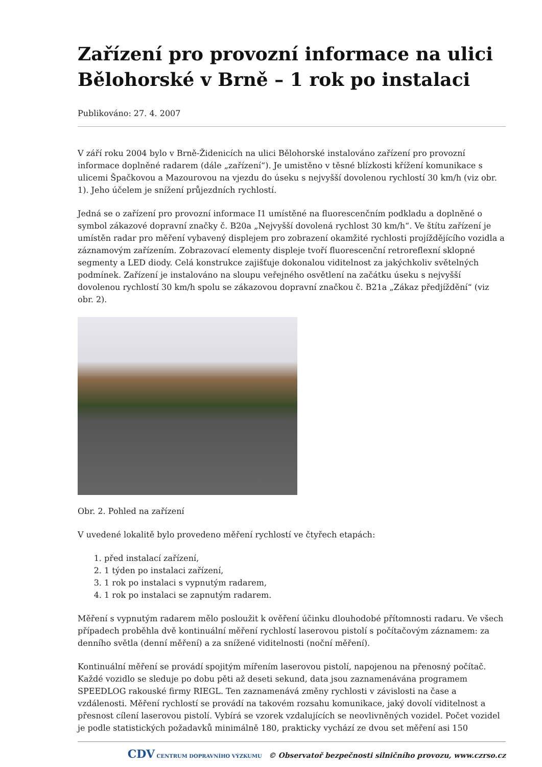Zařízení pro provozní informace na ulici Bělohorské v Brně – 1 rok po instalaci
Publikováno: 27. 4. 2007
V září roku 2004 bylo v Brně-Židenicích na ulici Bělohorské instalováno zařízení pro provozní informace doplněné radarem (dále „zařízení“). Je umistěno v těsné blízkosti křížení komunikace s ulicemi Špačkovou a Mazourovou na vjezdu do úseku s nejvyšší dovolenou rychlostí 30 km/h (viz obr. 1). Jeho účelem je snížení průjezdních rychlostí.
Jedná se o zařízení pro provozní informace I1 umístěné na fluorescenčním podkladu a doplněné o symbol zákazové dopravní značky č. B20a „Nejvyšší dovolená rychlost 30 km/h“. Ve štítu zařízení je umístěn radar pro měření vybavený displejem pro zobrazení okamžité rychlosti projíždějícího vozidla a záznamovým zařízením. Zobrazovací elementy displeje tvoří fluorescenční retroreflexní sklopné segmenty a LED diody. Celá konstrukce zajišťuje dokonalou viditelnost za jakýchkoliv světelných podmínek. Zařízení je instalováno na sloupu veřejného osvětlení na začátku úseku s nejvyšší dovolenou rychlostí 30 km/h spolu se zákazovou dopravní značkou č. B21a „Zákaz předjíždění“ (viz obr. 2).
Obr. 2. Pohled na zařízení
V uvedené lokalitě bylo provedeno měření rychlostí ve čtyřech etapách:
1. před instalací zařízení,
2. 1 týden po instalaci zařízení,
3. 1 rok po instalaci s vypnutým radarem,
4. 1 rok po instalaci se zapnutým radarem.
Měření s vypnutým radarem mělo posloužit k ověření účinku dlouhodobé přítomnosti radaru. Ve všech případech proběhla dvě kontinuální měření rychlostí laserovou pistolí s počítačovým záznamem: za denního světla (denní měření) a za snížené viditelnosti (noční měření).
Kontinuální měření se provádí spojitým mířením laserovou pistolí, napojenou na přenosný počítač. Každé vozidlo se sleduje po dobu pěti až deseti sekund, data jsou zaznamenávána programem SPEEDLOG rakouské firmy RIEGL. Ten zaznamenává změny rychlosti v závislosti na čase a vzdálenosti. Měření rychlostí se provádí na takovém rozsahu komunikace, jaký dovolí viditelnost a přesnost cílení laserovou pistolí. Vybírá se vzorek vzdalujících se neovlivněných vozidel. Počet vozidel je podle statistických požadavků minimálně 180, prakticky vychází ze dvou set měření asi 150
CDV CENTRUM DOPRAVNÍHO VÝZKUMU © Observatoř bezpečnosti silničního provozu, www.czrso.cz